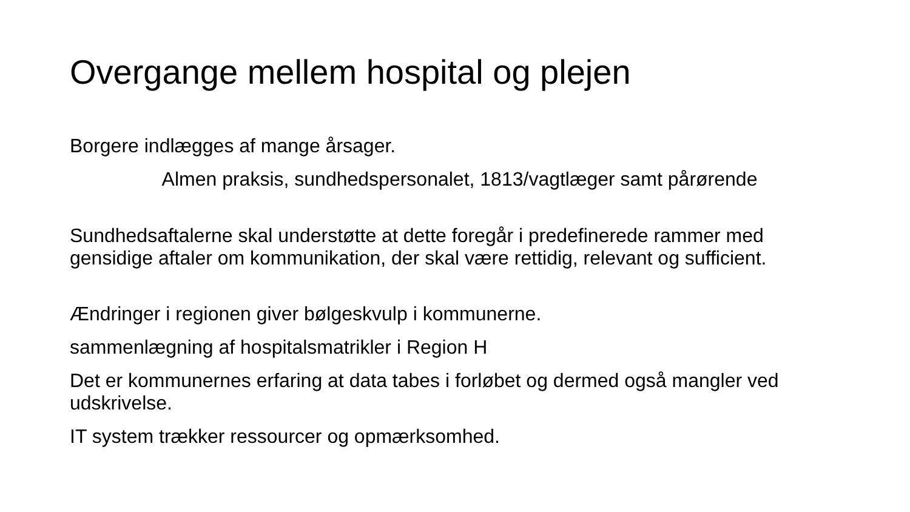Overgange mellem hospital og plejen
Borgere indlægges af mange årsager.
Almen praksis, sundhedspersonalet, 1813/vagtlæger samt pårørende
Sundhedsaftalerne skal understøtte at dette foregår i predefinerede rammer med gensidige aftaler om kommunikation, der skal være rettidig, relevant og sufficient.
Ændringer i regionen giver bølgeskvulp i kommunerne.
sammenlægning af hospitalsmatrikler i Region H
Det er kommunernes erfaring at data tabes i forløbet og dermed også mangler ved udskrivelse.
IT system trækker ressourcer og opmærksomhed.